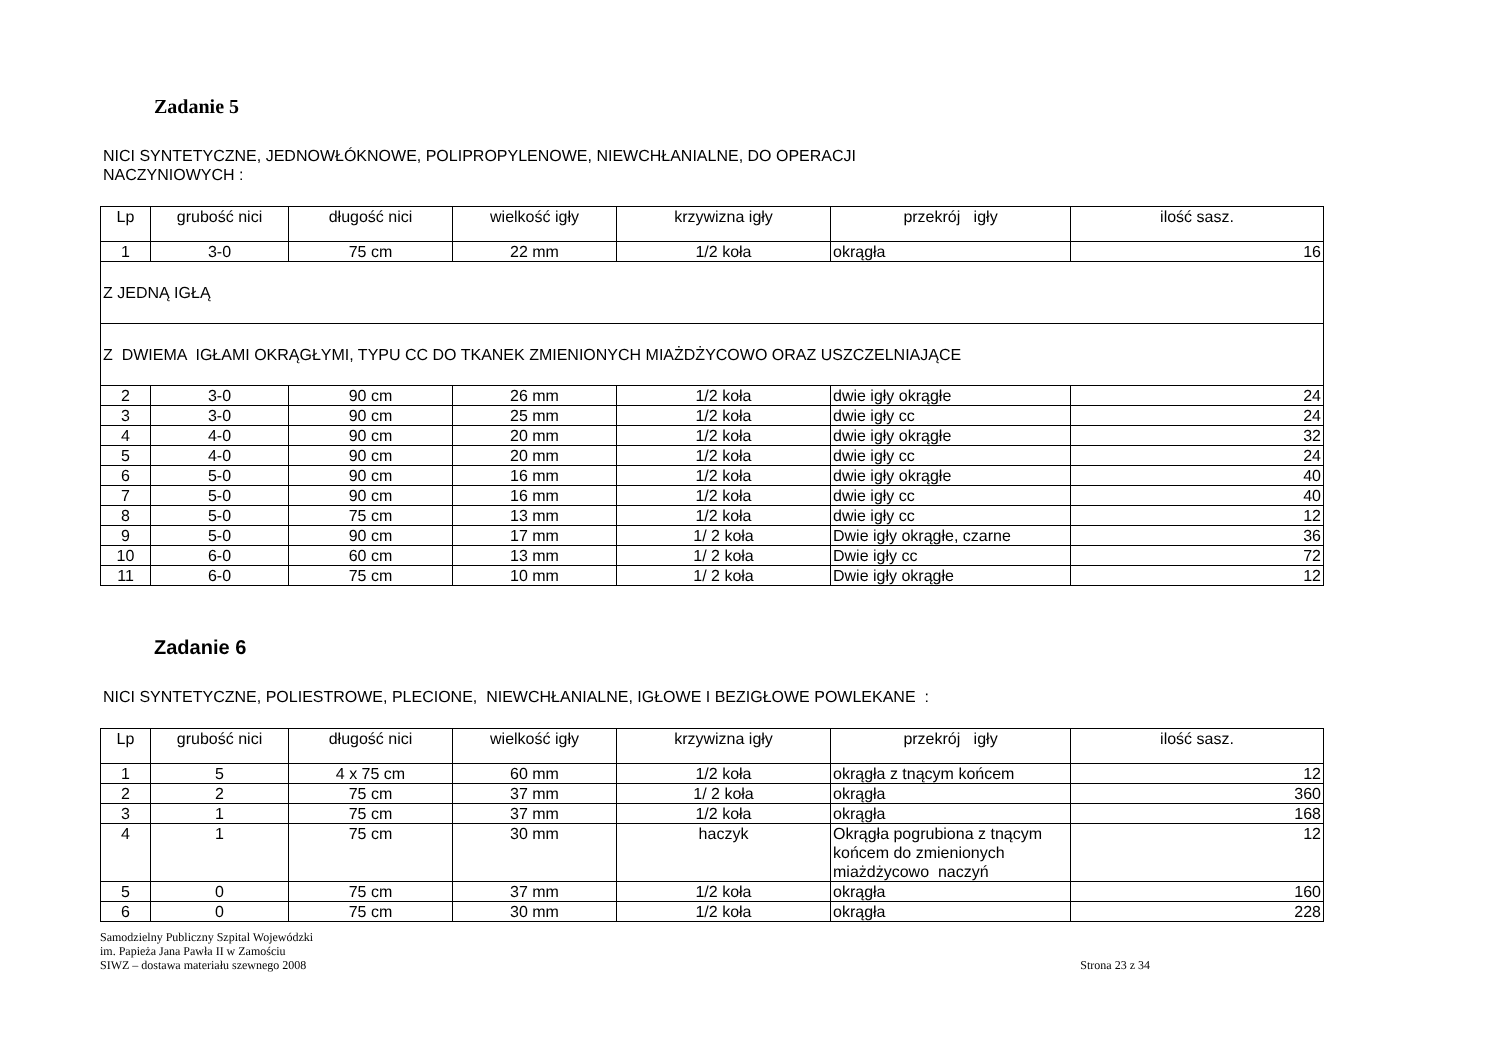Zadanie 5
NICI SYNTETYCZNE, JEDNOWŁÓKNOWE, POLIPROPYLENOWE, NIEWCHŁANIALNE, DO OPERACJI
NACZYNIOWYCH :
| Lp | grubość nici | długość nici | wielkość igły | krzywizna igły | przekrój igły | ilość sasz. |
| --- | --- | --- | --- | --- | --- | --- |
| 1 | 3-0 | 75 cm | 22 mm | 1/2 koła | okrągła | 16 |
| Z JEDNĄ IGŁĄ | | | | | | |
| Z DWIEMA IGŁAMI OKRĄGŁYMI, TYPU CC DO TKANEK ZMIENIONYCH MIAŻDŻYCOWO ORAZ USZCZELNIAJĄCE | | | | | | |
| 2 | 3-0 | 90 cm | 26 mm | 1/2 koła | dwie igły okrągłe | 24 |
| 3 | 3-0 | 90 cm | 25 mm | 1/2 koła | dwie igły cc | 24 |
| 4 | 4-0 | 90 cm | 20 mm | 1/2 koła | dwie igły okrągłe | 32 |
| 5 | 4-0 | 90 cm | 20 mm | 1/2 koła | dwie igły cc | 24 |
| 6 | 5-0 | 90 cm | 16 mm | 1/2 koła | dwie igły okrągłe | 40 |
| 7 | 5-0 | 90 cm | 16 mm | 1/2 koła | dwie igły cc | 40 |
| 8 | 5-0 | 75 cm | 13 mm | 1/2 koła | dwie igły cc | 12 |
| 9 | 5-0 | 90 cm | 17 mm | 1/ 2 koła | Dwie igły okrągłe, czarne | 36 |
| 10 | 6-0 | 60 cm | 13 mm | 1/ 2 koła | Dwie igły cc | 72 |
| 11 | 6-0 | 75 cm | 10 mm | 1/ 2 koła | Dwie igły okrągłe | 12 |
Zadanie 6
NICI SYNTETYCZNE, POLIESTROWE, PLECIONE, NIEWCHŁANIALNE, IGŁOWE I BEZIGŁOWE POWLEKANE :
| Lp | grubość nici | długość nici | wielkość igły | krzywizna igły | przekrój igły | ilość sasz. |
| --- | --- | --- | --- | --- | --- | --- |
| 1 | 5 | 4 x 75 cm | 60 mm | 1/2 koła | okrągła z tnącym końcem | 12 |
| 2 | 2 | 75 cm | 37 mm | 1/ 2 koła | okrągła | 360 |
| 3 | 1 | 75 cm | 37 mm | 1/2 koła | okrągła | 168 |
| 4 | 1 | 75 cm | 30 mm | haczyk | Okrągła pogrubiona z tnącym końcem do zmienionych miażdżycowo naczyń | 12 |
| 5 | 0 | 75 cm | 37 mm | 1/2 koła | okrągła | 160 |
| 6 | 0 | 75 cm | 30 mm | 1/2 koła | okrągła | 228 |
Samodzielny Publiczny Szpital Wojewódzki
im. Papieża Jana Pawła II w Zamościu
SIWZ – dostawa materiału szewnego 2008
Strona 23 z 34